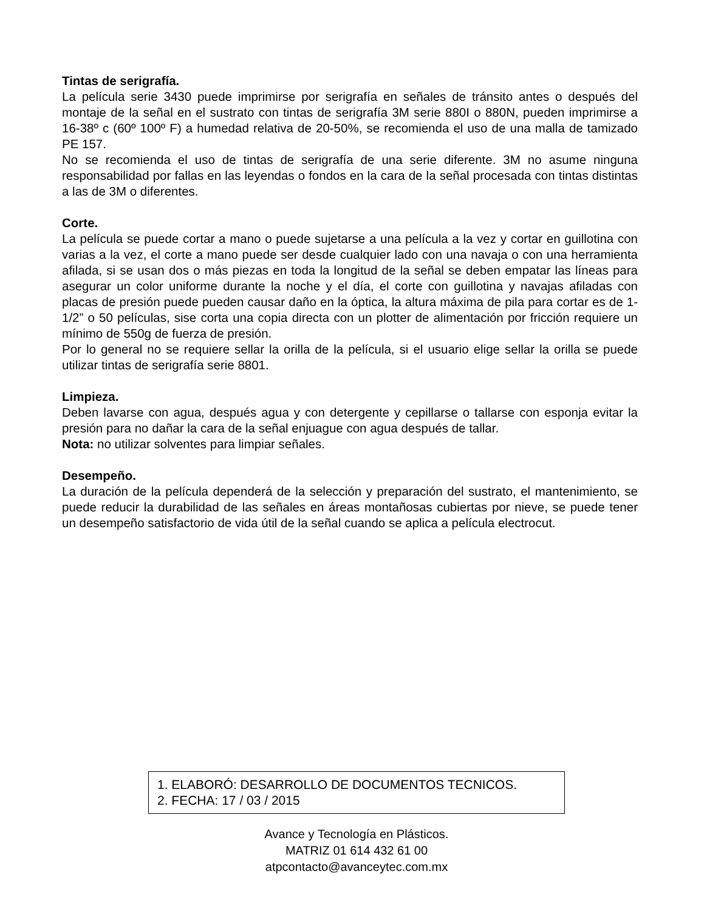Tintas de serigrafía.
La película serie 3430 puede imprimirse por serigrafía en señales de tránsito antes o después del montaje de la señal en el sustrato con tintas de serigrafía 3M serie 880I o 880N, pueden imprimirse a 16-38º c (60º 100º F) a humedad relativa de 20-50%, se recomienda el uso de una malla de tamizado PE 157.
No se recomienda el uso de tintas de serigrafía de una serie diferente. 3M no asume ninguna responsabilidad por fallas en las leyendas o fondos en la cara de la señal procesada con tintas distintas a las de 3M o diferentes.
Corte.
La película se puede cortar a mano o puede sujetarse a una película a la vez y cortar en guillotina con varias a la vez, el corte a mano puede ser desde cualquier lado con una navaja o con una herramienta afilada, si se usan dos o más piezas en toda la longitud de la señal se deben empatar las líneas para asegurar un color uniforme durante la noche y el día, el corte con guillotina y navajas afiladas con placas de presión puede pueden causar daño en la óptica, la altura máxima de pila para cortar es de 1-1/2” o 50 películas, sise corta una copia directa con un plotter de alimentación por fricción requiere un mínimo de 550g de fuerza de presión.
Por lo general no se requiere sellar la orilla de la película, si el usuario elige sellar la orilla se puede utilizar tintas de serigrafía serie 8801.
Limpieza.
Deben lavarse con agua, después agua y con detergente y cepillarse o tallarse con esponja evitar la presión para no dañar la cara de la señal enjuague con agua después de tallar.
Nota: no utilizar solventes para limpiar señales.
Desempeño.
La duración de la película dependerá de la selección y preparación del sustrato, el mantenimiento, se puede reducir la durabilidad de las señales en áreas montañosas cubiertas por nieve, se puede tener un desempeño satisfactorio de vida útil de la señal cuando se aplica a película electrocut.
1. ELABORÓ: DESARROLLO DE DOCUMENTOS TECNICOS.
2. FECHA: 17 / 03 / 2015
Avance y Tecnología en Plásticos.
MATRIZ 01 614 432 61 00
atpcontacto@avanceytec.com.mx